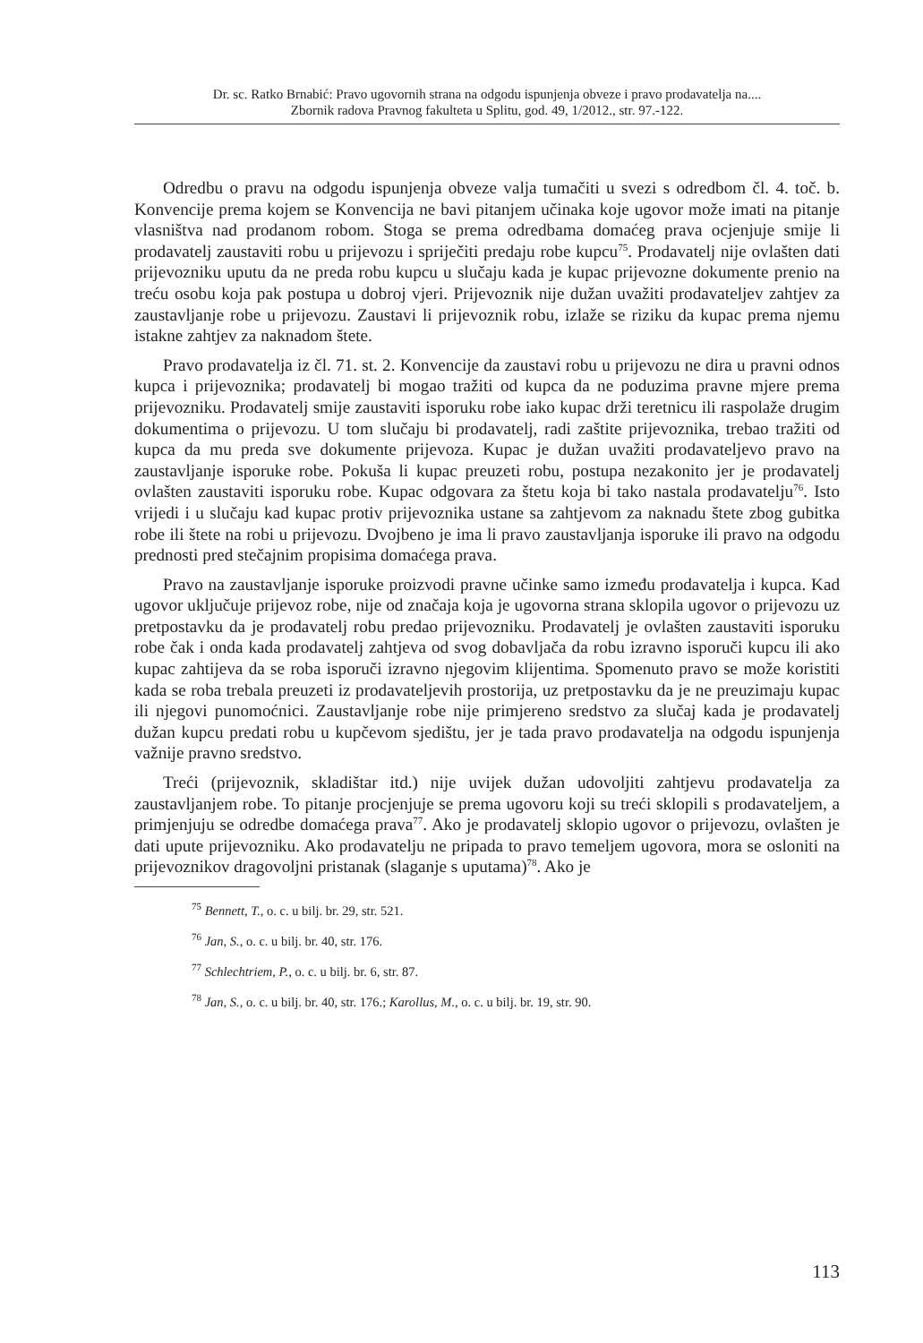Dr. sc. Ratko Brnabić: Pravo ugovornih strana na odgodu ispunjenja obveze i pravo prodavatelja na....
Zbornik radova Pravnog fakulteta u Splitu, god. 49, 1/2012., str. 97.-122.
Odredbu o pravu na odgodu ispunjenja obveze valja tumačiti u svezi s odredbom čl. 4. toč. b. Konvencije prema kojem se Konvencija ne bavi pitanjem učinaka koje ugovor može imati na pitanje vlasništva nad prodanom robom. Stoga se prema odredbama domaćeg prava ocjenjuje smije li prodavatelj zaustaviti robu u prijevozu i spriječiti predaju robe kupcu<sup>75</sup>. Prodavatelj nije ovlašten dati prijevozniku uputu da ne preda robu kupcu u slučaju kada je kupac prijevozne dokumente prenio na treću osobu koja pak postupa u dobroj vjeri. Prijevoznik nije dužan uvažiti prodavateljev zahtjev za zaustavljanje robe u prijevozu. Zaustavi li prijevoznik robu, izlaže se riziku da kupac prema njemu istakne zahtjev za naknadom štete.
Pravo prodavatelja iz čl. 71. st. 2. Konvencije da zaustavi robu u prijevozu ne dira u pravni odnos kupca i prijevoznika; prodavatelj bi mogao tražiti od kupca da ne poduzima pravne mjere prema prijevozniku. Prodavatelj smije zaustaviti isporuku robe iako kupac drži teretnicu ili raspolaže drugim dokumentima o prijevozu. U tom slučaju bi prodavatelj, radi zaštite prijevoznika, trebao tražiti od kupca da mu preda sve dokumente prijevoza. Kupac je dužan uvažiti prodavateljevo pravo na zaustavljanje isporuke robe. Pokuša li kupac preuzeti robu, postupa nezakonito jer je prodavatelj ovlašten zaustaviti isporuku robe. Kupac odgovara za štetu koja bi tako nastala prodavatelju<sup>76</sup>. Isto vrijedi i u slučaju kad kupac protiv prijevoznika ustane sa zahtjevom za naknadu štete zbog gubitka robe ili štete na robi u prijevozu. Dvojbeno je ima li pravo zaustavljanja isporuke ili pravo na odgodu prednosti pred stečajnim propisima domaćega prava.
Pravo na zaustavljanje isporuke proizvodi pravne učinke samo između prodavatelja i kupca. Kad ugovor uključuje prijevoz robe, nije od značaja koja je ugovorna strana sklopila ugovor o prijevozu uz pretpostavku da je prodavatelj robu predao prijevozniku. Prodavatelj je ovlašten zaustaviti isporuku robe čak i onda kada prodavatelj zahtjeva od svog dobavljača da robu izravno isporuči kupcu ili ako kupac zahtijeva da se roba isporuči izravno njegovim klijentima. Spomenuto pravo se može koristiti kada se roba trebala preuzeti iz prodavateljevih prostorija, uz pretpostavku da je ne preuzimaju kupac ili njegovi punomoćnici. Zaustavljanje robe nije primjereno sredstvo za slučaj kada je prodavatelj dužan kupcu predati robu u kupčevom sjedištu, jer je tada pravo prodavatelja na odgodu ispunjenja važnije pravno sredstvo.
Treći (prijevoznik, skladištar itd.) nije uvijek dužan udovoljiti zahtjevu prodavatelja za zaustavljanjem robe. To pitanje procjenjuje se prema ugovoru koji su treći sklopili s prodavateljem, a primjenjuju se odredbe domaćega prava<sup>77</sup>. Ako je prodavatelj sklopio ugovor o prijevozu, ovlašten je dati upute prijevozniku. Ako prodavatelju ne pripada to pravo temeljem ugovora, mora se osloniti na prijevoznikov dragovoljni pristanak (slaganje s uputama)<sup>78</sup>. Ako je
<sup>75</sup> Bennett, T., o. c. u bilj. br. 29, str. 521.
<sup>76</sup> Jan, S., o. c. u bilj. br. 40, str. 176.
<sup>77</sup> Schlechtriem, P., o. c. u bilj. br. 6, str. 87.
<sup>78</sup> Jan, S., o. c. u bilj. br. 40, str. 176.; Karollus, M., o. c. u bilj. br. 19, str. 90.
113